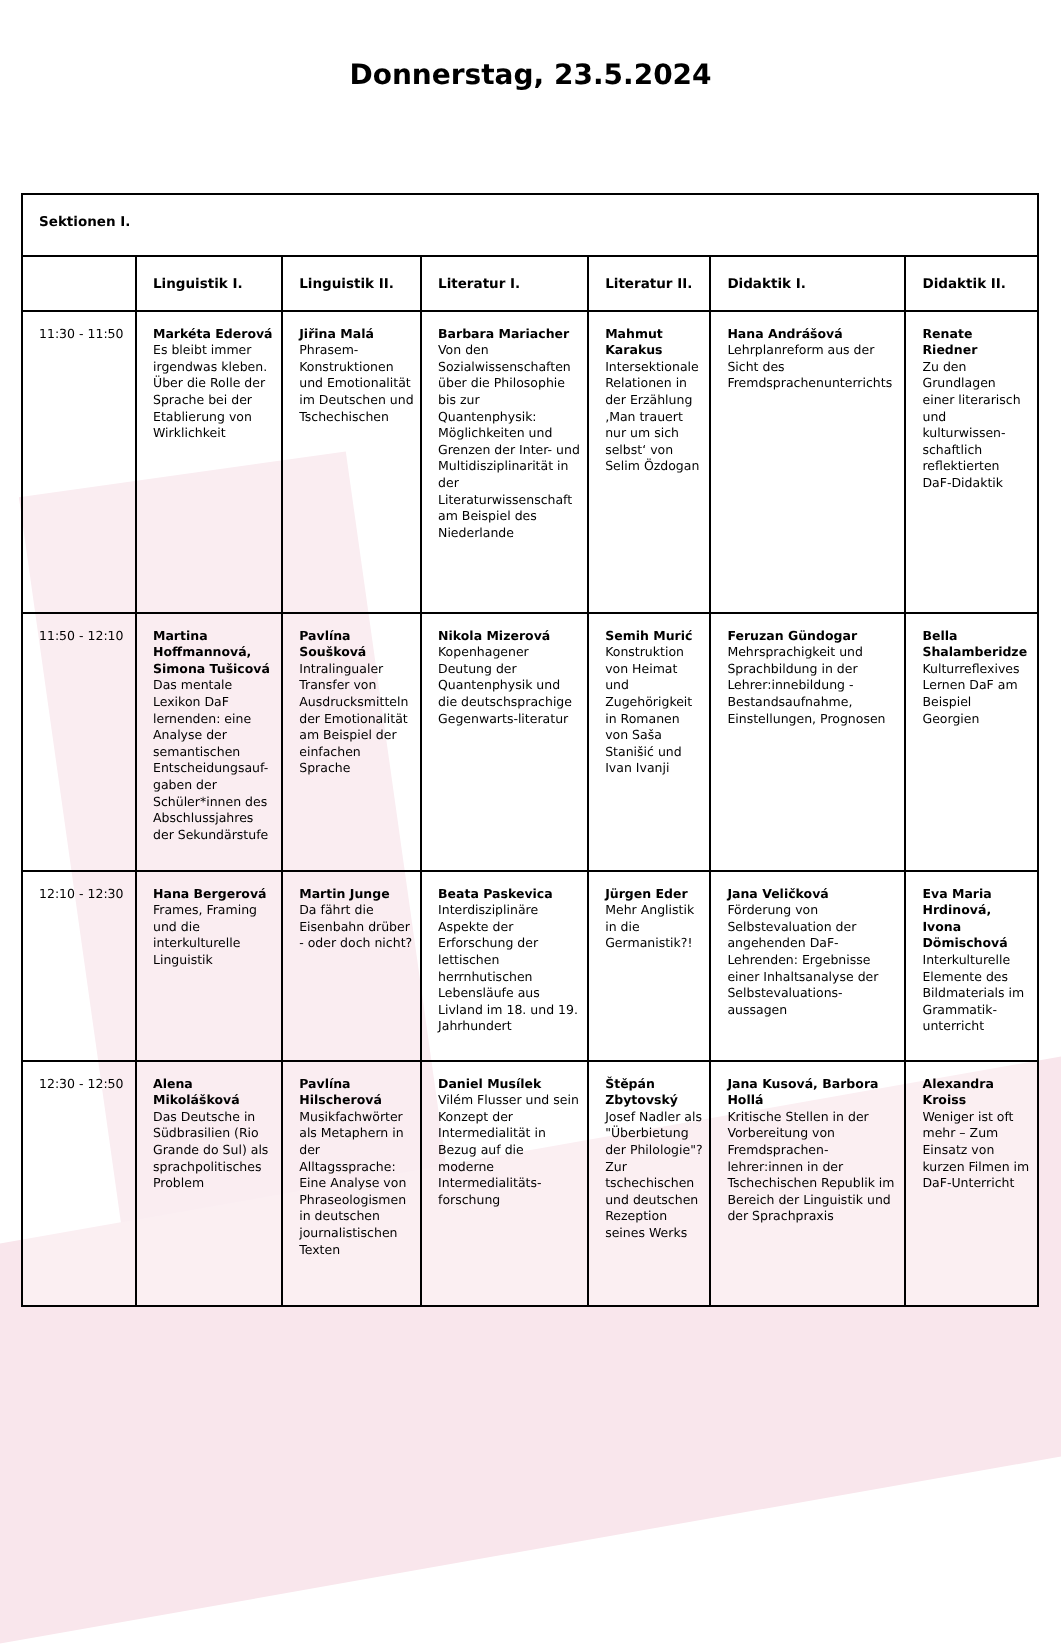Donnerstag, 23.5.2024
| Sektionen I. | | | | | | |
| --- | --- | --- | --- | --- | --- | --- |
| | Linguistik I. | Linguistik II. | Literatur I. | Literatur II. | Didaktik I. | Didaktik II. |
| 11:30 - 11:50 | Markéta Ederová Es bleibt immer irgendwas kleben. Über die Rolle der Sprache bei der Etablierung von Wirklichkeit | Jiřina Malá Phrasem-Konstruktionen und Emotionalität im Deutschen und Tschechischen | Barbara Mariacher Von den Sozialwissenschaften über die Philosophie bis zur Quantenphysik: Möglichkeiten und Grenzen der Inter- und Multidisziplinarität in der Literaturwissenschaft am Beispiel des Niederlande | Mahmut Karakus Intersektionale Relationen in der Erzählung ‚Man trauert nur um sich selbst‘ von Selim Özdogan | Hana Andrášová Lehrplanreform aus der Sicht des Fremdsprachenunterrichts | Renate Riedner Zu den Grundlagen einer literarisch und kulturwissen-schaftlich reflektierten DaF-Didaktik |
| 11:50 - 12:10 | Martina Hoffmannová, Simona Tušicová Das mentale Lexikon DaF lernenden: eine Analyse der semantischen Entscheidungsauf-gaben der Schüler*innen des Abschlussjahres der Sekundärstufe | Pavlína Soušková Intralingualer Transfer von Ausdrucksmitteln der Emotionalität am Beispiel der einfachen Sprache | Nikola Mizerová Kopenhagener Deutung der Quantenphysik und die deutschsprachige Gegenwarts-literatur | Semih Murić Konstruktion von Heimat und Zugehörigkeit in Romanen von Saša Stanišić und Ivan Ivanji | Feruzan Gündogar Mehrsprachigkeit und Sprachbildung in der Lehrer:innebildung - Bestandsaufnahme, Einstellungen, Prognosen | Bella Shalamberidze Kulturreflexives Lernen DaF am Beispiel Georgien |
| 12:10 - 12:30 | Hana Bergerová Frames, Framing und die interkulturelle Linguistik | Martin Junge Da fährt die Eisenbahn drüber - oder doch nicht? | Beata Paskevica Interdisziplinäre Aspekte der Erforschung der lettischen herrnhutischen Lebensläufe aus Livland im 18. und 19. Jahrhundert | Jürgen Eder Mehr Anglistik in die Germanistik?! | Jana Veličková Förderung von Selbstevaluation der angehenden DaF-Lehrenden: Ergebnisse einer Inhaltsanalyse der Selbstevaluations-aussagen | Eva Maria Hrdinová, Ivona Dömischová Interkulturelle Elemente des Bildmaterials im Grammatik-unterricht |
| 12:30 - 12:50 | Alena Mikolášková Das Deutsche in Südbrasilien (Rio Grande do Sul) als sprachpolitisches Problem | Pavlína Hilscherová Musikfachwörter als Metaphern in der Alltagssprache: Eine Analyse von Phraseologismen in deutschen journalistischen Texten | Daniel Musílek Vilém Flusser und sein Konzept der Intermedialität in Bezug auf die moderne Intermedialitäts-forschung | Štěpán Zbytovský Josef Nadler als "Überbietung der Philologie"? Zur tschechischen und deutschen Rezeption seines Werks | Jana Kusová, Barbora Hollá Kritische Stellen in der Vorbereitung von Fremdsprachen-lehrer:innen in der Tschechischen Republik im Bereich der Linguistik und der Sprachpraxis | Alexandra Kroiss Weniger ist oft mehr – Zum Einsatz von kurzen Filmen im DaF-Unterricht |